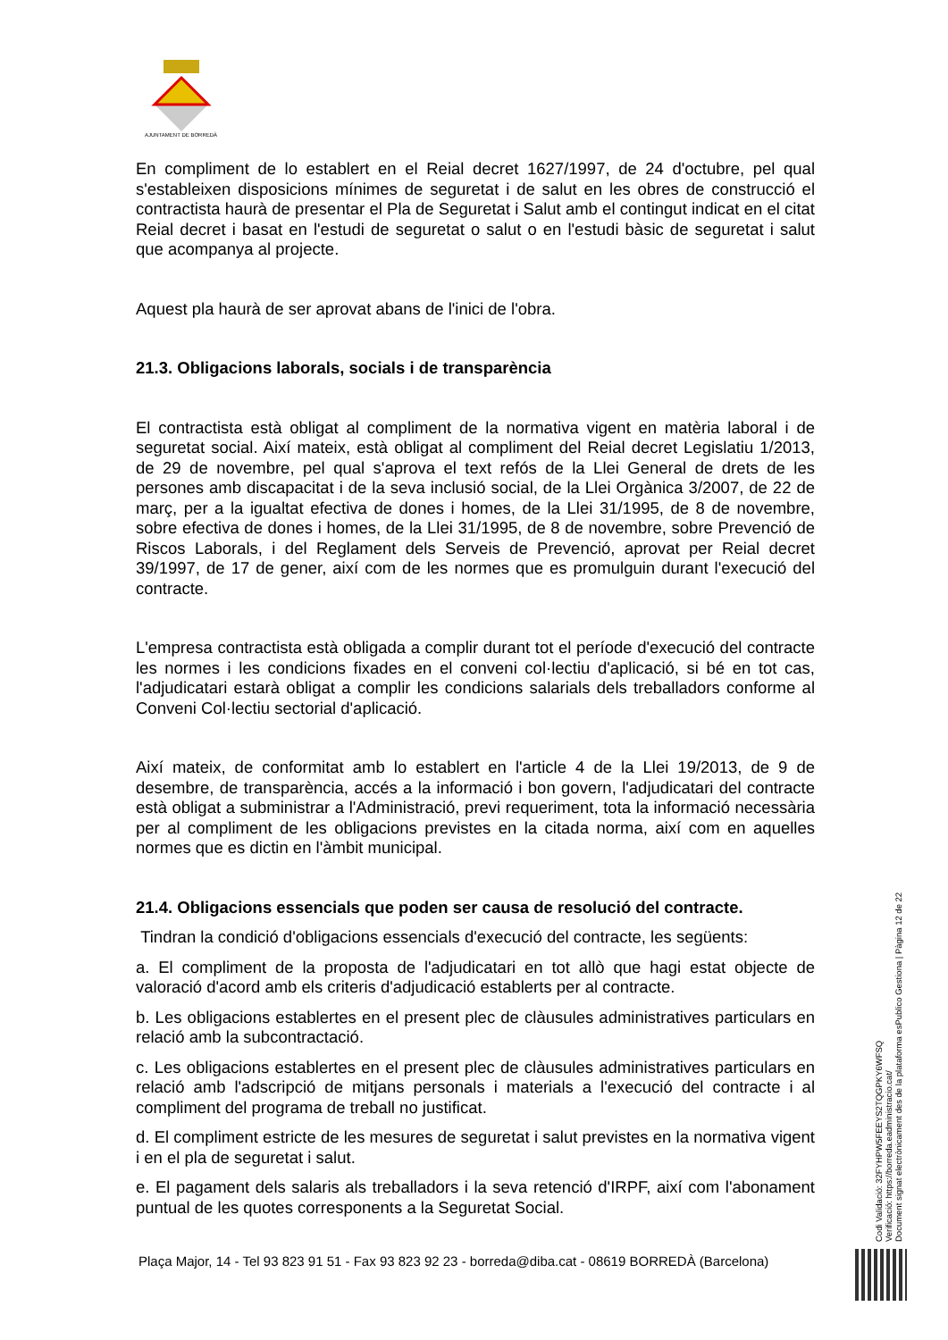AJUNTAMENT DE BORREDÀ
En compliment de lo establert en el Reial decret 1627/1997, de 24 d'octubre, pel qual s'estableixen disposicions mínimes de seguretat i de salut en les obres de construcció el contractista haurà de presentar el Pla de Seguretat i Salut amb el contingut indicat en el citat Reial decret i basat en l'estudi de seguretat o salut o en l'estudi bàsic de seguretat i salut que acompanya al projecte.
Aquest pla haurà de ser aprovat abans de l'inici de l'obra.
21.3. Obligacions laborals, socials i de transparència
El contractista està obligat al compliment de la normativa vigent en matèria laboral i de seguretat social. Així mateix, està obligat al compliment del Reial decret Legislatiu 1/2013, de 29 de novembre, pel qual s'aprova el text refós de la Llei General de drets de les persones amb discapacitat i de la seva inclusió social, de la Llei Orgànica 3/2007, de 22 de març, per a la igualtat efectiva de dones i homes, de la Llei 31/1995, de 8 de novembre, sobre efectiva de dones i homes, de la Llei 31/1995, de 8 de novembre, sobre Prevenció de Riscos Laborals, i del Reglament dels Serveis de Prevenció, aprovat per Reial decret 39/1997, de 17 de gener, així com de les normes que es promulguin durant l'execució del contracte.
L'empresa contractista està obligada a complir durant tot el període d'execució del contracte les normes i les condicions fixades en el conveni col·lectiu d'aplicació, si bé en tot cas, l'adjudicatari estarà obligat a complir les condicions salarials dels treballadors conforme al Conveni Col·lectiu sectorial d'aplicació.
Així mateix, de conformitat amb lo establert en l'article 4 de la Llei 19/2013, de 9 de desembre, de transparència, accés a la informació i bon govern, l'adjudicatari del contracte està obligat a subministrar a l'Administració, previ requeriment, tota la informació necessària per al compliment de les obligacions previstes en la citada norma, així com en aquelles normes que es dictin en l'àmbit municipal.
21.4. Obligacions essencials que poden ser causa de resolució del contracte.
Tindran la condició d'obligacions essencials d'execució del contracte, les següents:
a. El compliment de la proposta de l'adjudicatari en tot allò que hagi estat objecte de valoració d'acord amb els criteris d'adjudicació establerts per al contracte.
b. Les obligacions establertes en el present plec de clàusules administratives particulars en relació amb la subcontractació.
c. Les obligacions establertes en el present plec de clàusules administratives particulars en relació amb l'adscripció de mitjans personals i materials a l'execució del contracte i al compliment del programa de treball no justificat.
d. El compliment estricte de les mesures de seguretat i salut previstes en la normativa vigent i en el pla de seguretat i salut.
e. El pagament dels salaris als treballadors i la seva retenció d'IRPF, així com l'abonament puntual de les quotes corresponents a la Seguretat Social.
Plaça Major, 14 - Tel 93 823 91 51 - Fax 93 823 92 23 - borreda@diba.cat - 08619 BORREDÀ (Barcelona)
Codi Validació: 32FYHPW5FEEYS2TQGPKY6WFSQ
Verificació: https://borreda.eadministracio.cat/
Document signat electrònicament des de la plataforma esPublico Gestiona | Pàgina 12 de 22